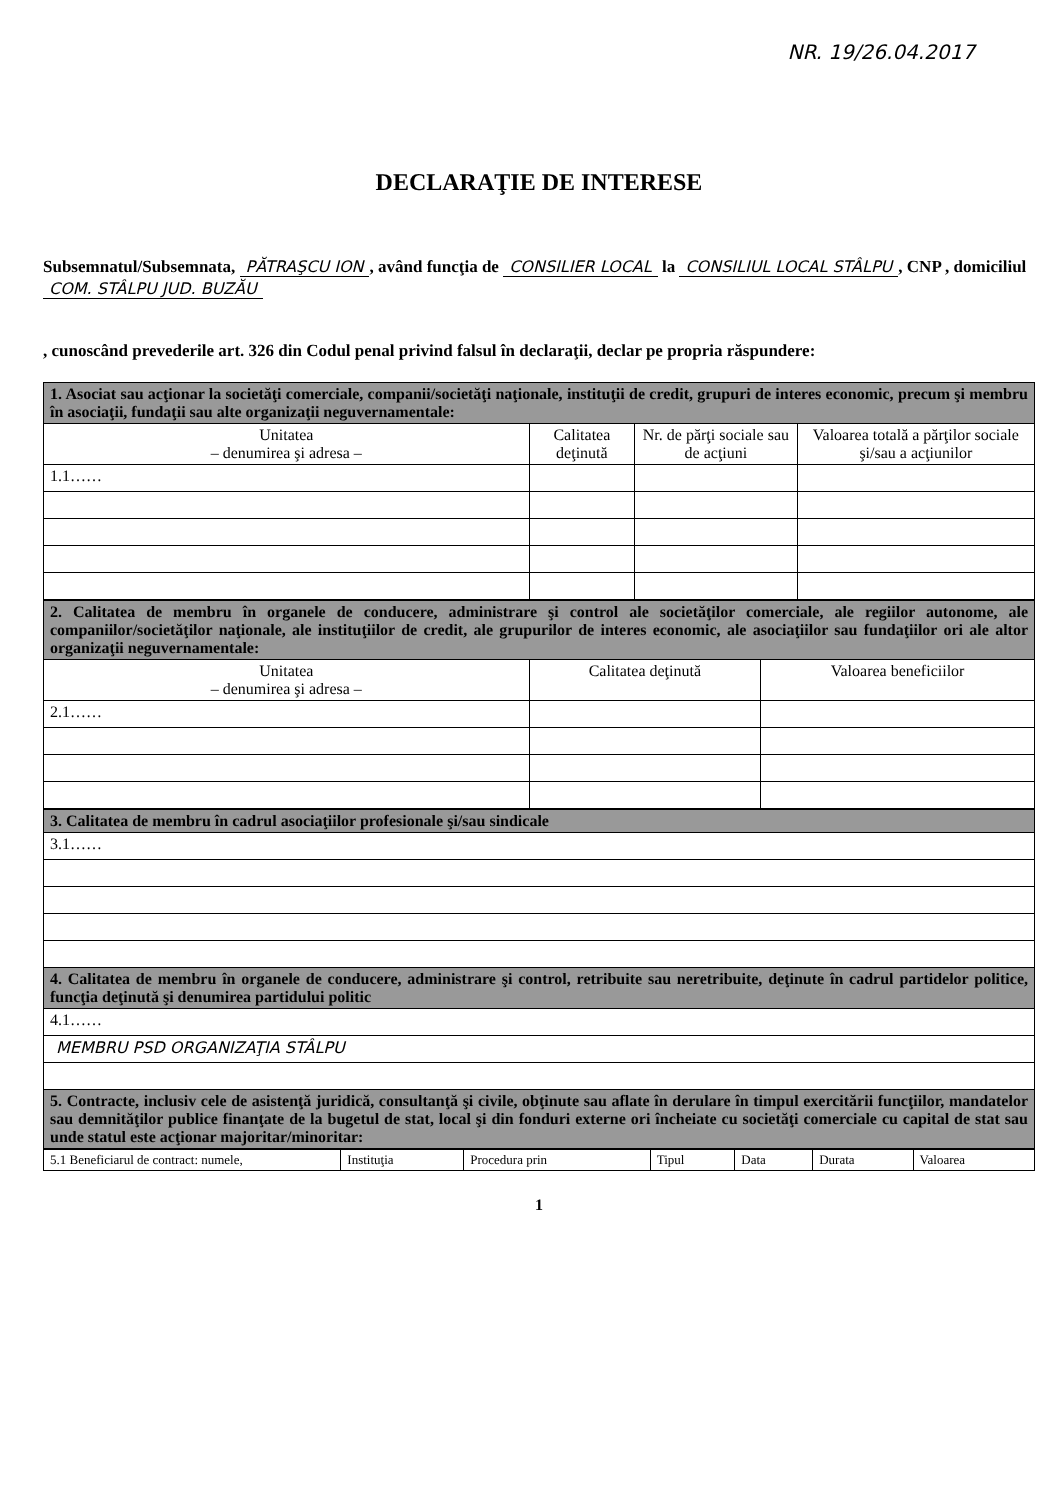NR. 19/26.04.2017
DECLARAŢIE DE INTERESE
Subsemnatul/Subsemnata, PĂTRAŞCU ION, având funcţia de CONSILIER LOCAL la CONSILIUL LOCAL STÂLPU, CNP , domiciliul COM. STÂLPU JUD. BUZĂU
, cunoscând prevederile art. 326 din Codul penal privind falsul în declaraţii, declar pe propria răspundere:
| 1. Asociat sau acţionar la societăţi comerciale, companii/societăţi naţionale, instituţii de credit, grupuri de interes economic, precum şi membru în asociaţii, fundaţii sau alte organizaţii neguvernamentale: | | | |
| Unitatea – denumirea şi adresa – | Calitatea deţinută | Nr. de părţi sociale sau de acţiuni | Valoarea totală a părţilor sociale şi/sau a acţiunilor |
| 1.1…… | | | |
| 2. Calitatea de membru în organele de conducere, administrare şi control ale societăţilor comerciale, ale regiilor autonome, ale companiilor/societăţilor naţionale, ale instituţiilor de credit, ale grupurilor de interes economic, ale asociaţiilor sau fundaţiilor ori ale altor organizaţii neguvernamentale: | | |
| Unitatea – denumirea şi adresa – | Calitatea deţinută | Valoarea beneficiilor |
| 2.1…… | | |
| 3. Calitatea de membru în cadrul asociaţiilor profesionale şi/sau sindicale |
| 3.1…… |
| 4. Calitatea de membru în organele de conducere, administrare şi control, retribuite sau neretribuite, deţinute în cadrul partidelor politice, funcţia deţinută şi denumirea partidului politic |
| 4.1…… |
| MEMBRU PSD ORGANIZAŢIA STÂLPU |
| 5. Contracte, inclusiv cele de asistenţă juridică, consultanţă şi civile, obţinute sau aflate în derulare în timpul exercitării funcţiilor, mandatelor sau demnităţilor publice finanţate de la bugetul de stat, local şi din fonduri externe ori încheiate cu societăţi comerciale cu capital de stat sau unde statul este acţionar majoritar/minoritar: |
| 5.1 Beneficiarul de contract: numele, | Instituţia | Procedura prin | Tipul | Data | Durata | Valoarea |
1